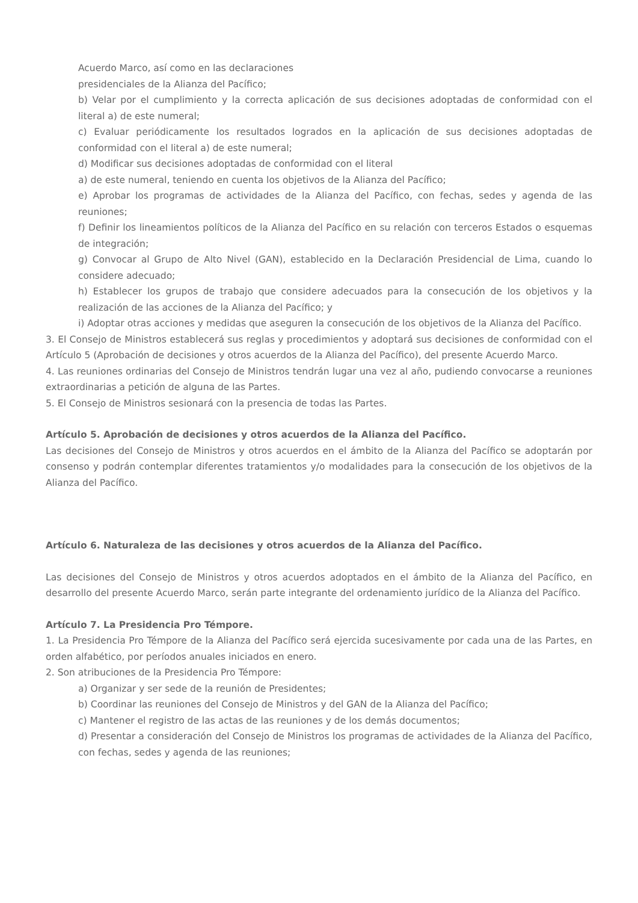Acuerdo Marco, así como en las declaraciones
presidenciales de la Alianza del Pacífico;
b) Velar por el cumplimiento y la correcta aplicación de sus decisiones adoptadas de conformidad con el literal a) de este numeral;
c) Evaluar periódicamente los resultados logrados en la aplicación de sus decisiones adoptadas de conformidad con el literal a) de este numeral;
d) Modificar sus decisiones adoptadas de conformidad con el literal
a) de este numeral, teniendo en cuenta los objetivos de la Alianza del Pacífico;
e) Aprobar los programas de actividades de la Alianza del Pacífico, con fechas, sedes y agenda de las reuniones;
f) Definir los lineamientos políticos de la Alianza del Pacífico en su relación con terceros Estados o esquemas de integración;
g) Convocar al Grupo de Alto Nivel (GAN), establecido en la Declaración Presidencial de Lima, cuando lo considere adecuado;
h) Establecer los grupos de trabajo que considere adecuados para la consecución de los objetivos y la realización de las acciones de la Alianza del Pacífico; y
i) Adoptar otras acciones y medidas que aseguren la consecución de los objetivos de la Alianza del Pacífico.
3. El Consejo de Ministros establecerá sus reglas y procedimientos y adoptará sus decisiones de conformidad con el Artículo 5 (Aprobación de decisiones y otros acuerdos de la Alianza del Pacífico), del presente Acuerdo Marco.
4. Las reuniones ordinarias del Consejo de Ministros tendrán lugar una vez al año, pudiendo convocarse a reuniones extraordinarias a petición de alguna de las Partes.
5. El Consejo de Ministros sesionará con la presencia de todas las Partes.
Artículo 5. Aprobación de decisiones y otros acuerdos de la Alianza del Pacífico.
Las decisiones del Consejo de Ministros y otros acuerdos en el ámbito de la Alianza del Pacífico se adoptarán por consenso y podrán contemplar diferentes tratamientos y/o modalidades para la consecución de los objetivos de la Alianza del Pacífico.
Artículo 6. Naturaleza de las decisiones y otros acuerdos de la Alianza del Pacífico.
Las decisiones del Consejo de Ministros y otros acuerdos adoptados en el ámbito de la Alianza del Pacífico, en desarrollo del presente Acuerdo Marco, serán parte integrante del ordenamiento jurídico de la Alianza del Pacífico.
Artículo 7. La Presidencia Pro Témpore.
1. La Presidencia Pro Témpore de la Alianza del Pacífico será ejercida sucesivamente por cada una de las Partes, en orden alfabético, por períodos anuales iniciados en enero.
2. Son atribuciones de la Presidencia Pro Témpore:
a) Organizar y ser sede de la reunión de Presidentes;
b) Coordinar las reuniones del Consejo de Ministros y del GAN de la Alianza del Pacífico;
c) Mantener el registro de las actas de las reuniones y de los demás documentos;
d) Presentar a consideración del Consejo de Ministros los programas de actividades de la Alianza del Pacífico, con fechas, sedes y agenda de las reuniones;